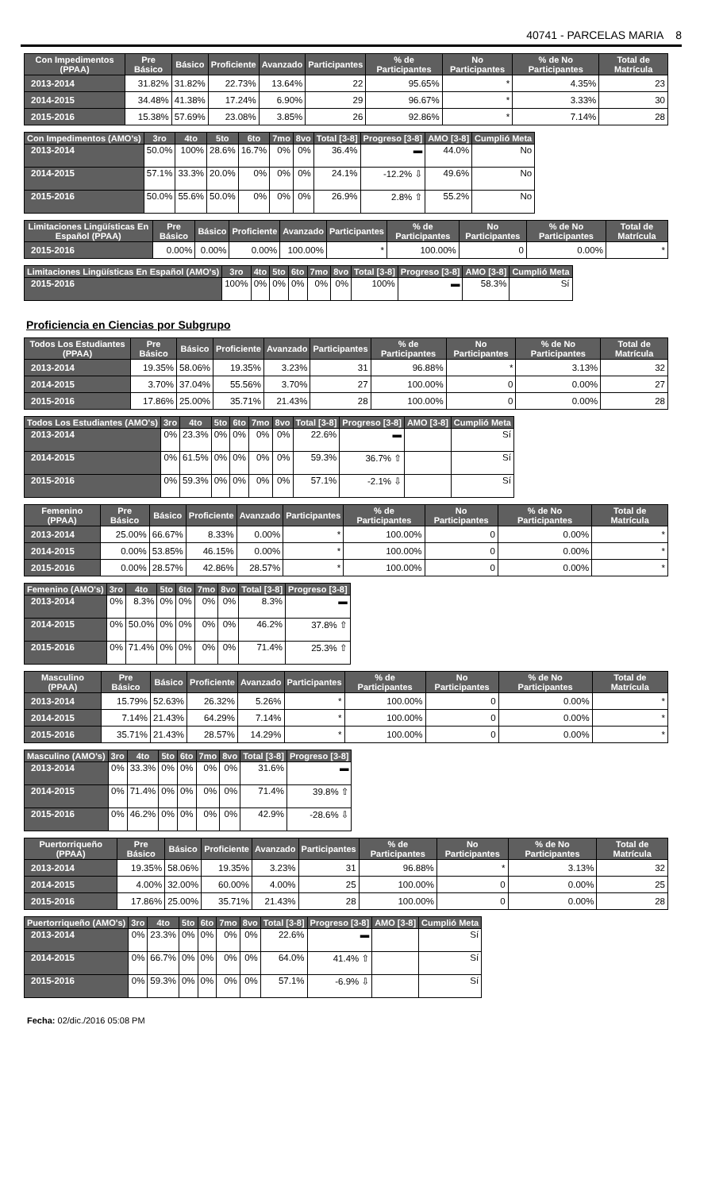40741 - PARCELAS MARIA 8
| Con Impedimentos (PPAA) | Pre Básico | Básico | Proficiente | Avanzado | Participantes | % de Participantes | No Participantes | % de No Participantes | Total de Matrícula |
| --- | --- | --- | --- | --- | --- | --- | --- | --- | --- |
| 2013-2014 | 31.82% | 31.82% | 22.73% | 13.64% | 22 | 95.65% | * | 4.35% | 23 |
| 2014-2015 | 34.48% | 41.38% | 17.24% | 6.90% | 29 | 96.67% | * | 3.33% | 30 |
| 2015-2016 | 15.38% | 57.69% | 23.08% | 3.85% | 26 | 92.86% | * | 7.14% | 28 |
| Con Impedimentos (AMO's) | 3ro | 4to | 5to | 6to | 7mo | 8vo | Total [3-8] | Progreso [3-8] | AMO [3-8] | Cumplió Meta |
| --- | --- | --- | --- | --- | --- | --- | --- | --- | --- | --- |
| 2013-2014 | 50.0% | 100% | 28.6% | 16.7% | 0% | 0% | 36.4% | ▬ | 44.0% | No |
| 2014-2015 | 57.1% | 33.3% | 20.0% | 0% | 0% | 0% | 24.1% | -12.2% ⇩ | 49.6% | No |
| 2015-2016 | 50.0% | 55.6% | 50.0% | 0% | 0% | 0% | 26.9% | 2.8% ⇧ | 55.2% | No |
| Limitaciones Lingüísticas En Español (PPAA) | Pre Básico | Básico | Proficiente | Avanzado | Participantes | % de Participantes | No Participantes | % de No Participantes | Total de Matrícula |
| --- | --- | --- | --- | --- | --- | --- | --- | --- | --- |
| 2015-2016 | 0.00% | 0.00% | 0.00% | 100.00% | * | 100.00% | 0 | 0.00% | * |
| Limitaciones Lingüísticas En Español (AMO's) | 3ro | 4to | 5to | 6to | 7mo | 8vo | Total [3-8] | Progreso [3-8] | AMO [3-8] | Cumplió Meta |
| --- | --- | --- | --- | --- | --- | --- | --- | --- | --- | --- |
| 2015-2016 | 100% | 0% | 0% | 0% | 0% | 0% | 100% | ▬ | 58.3% | Sí |
Proficiencia en Ciencias por Subgrupo
| Todos Los Estudiantes (PPAA) | Pre Básico | Básico | Proficiente | Avanzado | Participantes | % de Participantes | No Participantes | % de No Participantes | Total de Matrícula |
| --- | --- | --- | --- | --- | --- | --- | --- | --- | --- |
| 2013-2014 | 19.35% | 58.06% | 19.35% | 3.23% | 31 | 96.88% | * | 3.13% | 32 |
| 2014-2015 | 3.70% | 37.04% | 55.56% | 3.70% | 27 | 100.00% | 0 | 0.00% | 27 |
| 2015-2016 | 17.86% | 25.00% | 35.71% | 21.43% | 28 | 100.00% | 0 | 0.00% | 28 |
| Todos Los Estudiantes (AMO's) | 3ro | 4to | 5to | 6to | 7mo | 8vo | Total [3-8] | Progreso [3-8] | AMO [3-8] | Cumplió Meta |
| --- | --- | --- | --- | --- | --- | --- | --- | --- | --- | --- |
| 2013-2014 | 0% | 23.3% | 0% | 0% | 0% | 0% | 22.6% | ▬ | | Sí |
| 2014-2015 | 0% | 61.5% | 0% | 0% | 0% | 0% | 59.3% | 36.7% ⇧ | | Sí |
| 2015-2016 | 0% | 59.3% | 0% | 0% | 0% | 0% | 57.1% | -2.1% ⇩ | | Sí |
| Femenino (PPAA) | Pre Básico | Básico | Proficiente | Avanzado | Participantes | % de Participantes | No Participantes | % de No Participantes | Total de Matrícula |
| --- | --- | --- | --- | --- | --- | --- | --- | --- | --- |
| 2013-2014 | 25.00% | 66.67% | 8.33% | 0.00% | * | 100.00% | 0 | 0.00% | * |
| 2014-2015 | 0.00% | 53.85% | 46.15% | 0.00% | * | 100.00% | 0 | 0.00% | * |
| 2015-2016 | 0.00% | 28.57% | 42.86% | 28.57% | * | 100.00% | 0 | 0.00% | * |
| Femenino (AMO's) | 3ro | 4to | 5to | 6to | 7mo | 8vo | Total [3-8] | Progreso [3-8] |
| --- | --- | --- | --- | --- | --- | --- | --- | --- |
| 2013-2014 | 0% | 8.3% | 0% | 0% | 0% | 0% | 8.3% | ▬ |
| 2014-2015 | 0% | 50.0% | 0% | 0% | 0% | 0% | 46.2% | 37.8% ⇧ |
| 2015-2016 | 0% | 71.4% | 0% | 0% | 0% | 0% | 71.4% | 25.3% ⇧ |
| Masculino (PPAA) | Pre Básico | Básico | Proficiente | Avanzado | Participantes | % de Participantes | No Participantes | % de No Participantes | Total de Matrícula |
| --- | --- | --- | --- | --- | --- | --- | --- | --- | --- |
| 2013-2014 | 15.79% | 52.63% | 26.32% | 5.26% | * | 100.00% | 0 | 0.00% | * |
| 2014-2015 | 7.14% | 21.43% | 64.29% | 7.14% | * | 100.00% | 0 | 0.00% | * |
| 2015-2016 | 35.71% | 21.43% | 28.57% | 14.29% | * | 100.00% | 0 | 0.00% | * |
| Masculino (AMO's) | 3ro | 4to | 5to | 6to | 7mo | 8vo | Total [3-8] | Progreso [3-8] |
| --- | --- | --- | --- | --- | --- | --- | --- | --- |
| 2013-2014 | 0% | 33.3% | 0% | 0% | 0% | 0% | 31.6% | ▬ |
| 2014-2015 | 0% | 71.4% | 0% | 0% | 0% | 0% | 71.4% | 39.8% ⇧ |
| 2015-2016 | 0% | 46.2% | 0% | 0% | 0% | 0% | 42.9% | -28.6% ⇩ |
| Puertorriqueño (PPAA) | Pre Básico | Básico | Proficiente | Avanzado | Participantes | % de Participantes | No Participantes | % de No Participantes | Total de Matrícula |
| --- | --- | --- | --- | --- | --- | --- | --- | --- | --- |
| 2013-2014 | 19.35% | 58.06% | 19.35% | 3.23% | 31 | 96.88% | * | 3.13% | 32 |
| 2014-2015 | 4.00% | 32.00% | 60.00% | 4.00% | 25 | 100.00% | 0 | 0.00% | 25 |
| 2015-2016 | 17.86% | 25.00% | 35.71% | 21.43% | 28 | 100.00% | 0 | 0.00% | 28 |
| Puertorriqueño (AMO's) | 3ro | 4to | 5to | 6to | 7mo | 8vo | Total [3-8] | Progreso [3-8] | AMO [3-8] | Cumplió Meta |
| --- | --- | --- | --- | --- | --- | --- | --- | --- | --- | --- |
| 2013-2014 | 0% | 23.3% | 0% | 0% | 0% | 0% | 22.6% | ▬ | | Sí |
| 2014-2015 | 0% | 66.7% | 0% | 0% | 0% | 0% | 64.0% | 41.4% ⇧ | | Sí |
| 2015-2016 | 0% | 59.3% | 0% | 0% | 0% | 0% | 57.1% | -6.9% ⇩ | | Sí |
Fecha: 02/dic./2016 05:08 PM